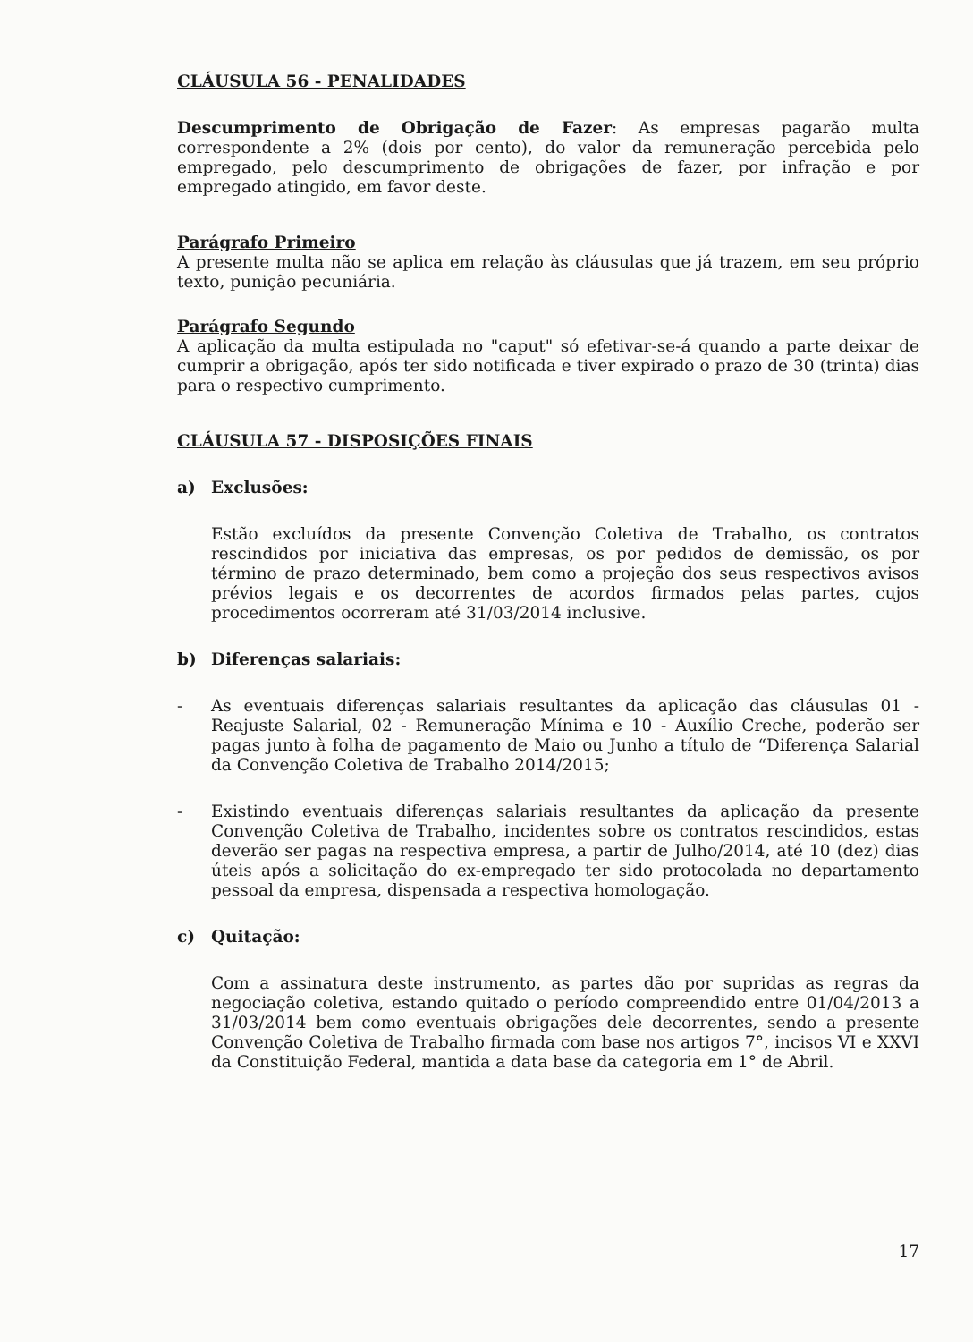CLÁUSULA 56 - PENALIDADES
Descumprimento de Obrigação de Fazer: As empresas pagarão multa correspondente a 2% (dois por cento), do valor da remuneração percebida pelo empregado, pelo descumprimento de obrigações de fazer, por infração e por empregado atingido, em favor deste.
Parágrafo Primeiro
A presente multa não se aplica em relação às cláusulas que já trazem, em seu próprio texto, punição pecuniária.
Parágrafo Segundo
A aplicação da multa estipulada no "caput" só efetivar-se-á quando a parte deixar de cumprir a obrigação, após ter sido notificada e tiver expirado o prazo de 30 (trinta) dias para o respectivo cumprimento.
CLÁUSULA 57 - DISPOSIÇÕES FINAIS
a) Exclusões:
Estão excluídos da presente Convenção Coletiva de Trabalho, os contratos rescindidos por iniciativa das empresas, os por pedidos de demissão, os por término de prazo determinado, bem como a projeção dos seus respectivos avisos prévios legais e os decorrentes de acordos firmados pelas partes, cujos procedimentos ocorreram até 31/03/2014 inclusive.
b) Diferenças salariais:
- As eventuais diferenças salariais resultantes da aplicação das cláusulas 01 - Reajuste Salarial, 02 - Remuneração Mínima e 10 - Auxílio Creche, poderão ser pagas junto à folha de pagamento de Maio ou Junho a título de “Diferença Salarial da Convenção Coletiva de Trabalho 2014/2015;
- Existindo eventuais diferenças salariais resultantes da aplicação da presente Convenção Coletiva de Trabalho, incidentes sobre os contratos rescindidos, estas deverão ser pagas na respectiva empresa, a partir de Julho/2014, até 10 (dez) dias úteis após a solicitação do ex-empregado ter sido protocolada no departamento pessoal da empresa, dispensada a respectiva homologação.
c) Quitação:
Com a assinatura deste instrumento, as partes dão por supridas as regras da negociação coletiva, estando quitado o período compreendido entre 01/04/2013 a 31/03/2014 bem como eventuais obrigações dele decorrentes, sendo a presente Convenção Coletiva de Trabalho firmada com base nos artigos 7°, incisos VI e XXVI da Constituição Federal, mantida a data base da categoria em 1° de Abril.
17